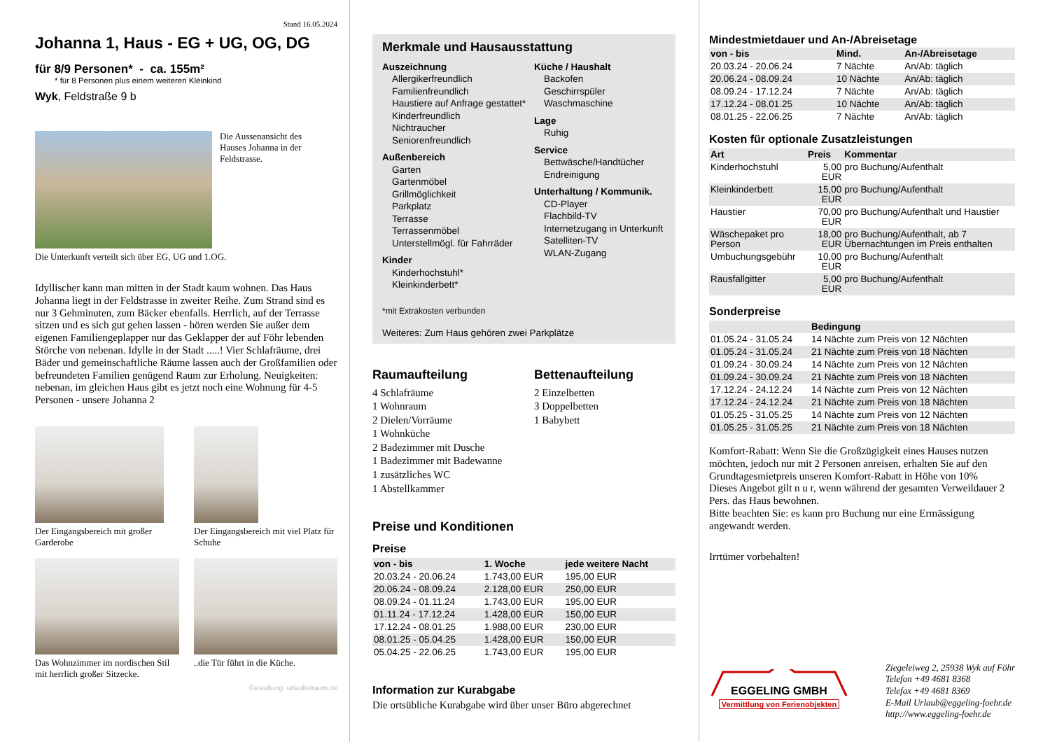Stand 16.05.2024
Johanna 1, Haus - EG + UG, OG, DG
für 8/9 Personen* - ca. 155m²
* für 8 Personen plus einem weiteren Kleinkind
Wyk, Feldstraße 9 b
Die Aussenansicht des Hauses Johanna in der Feldstrasse.
Die Unterkunft verteilt sich über EG, UG und 1.OG.
Idyllischer kann man mitten in der Stadt kaum wohnen. Das Haus Johanna liegt in der Feldstrasse in zweiter Reihe. Zum Strand sind es nur 3 Gehminuten, zum Bäcker ebenfalls. Herrlich, auf der Terrasse sitzen und es sich gut gehen lassen - hören werden Sie außer dem eigenen Familiengeplapper nur das Geklapper der auf Föhr lebenden Störche von nebenan. Idylle in der Stadt .....! Vier Schlafräume, drei Bäder und gemeinschaftliche Räume lassen auch der Großfamilien oder befreundeten Familien genügend Raum zur Erholung. Neuigkeiten: nebenan, im gleichen Haus gibt es jetzt noch eine Wohnung für 4-5 Personen - unsere Johanna 2
Der Eingangsbereich mit großer Garderobe
Der Eingangsbereich mit viel Platz für Schuhe
Das Wohnzimmer im nordischen Stil mit herrlich großer Sitzecke.
..die Tür führt in die Küche.
Gestaltung: urlaubstraum.de
Merkmale und Hausausstattung
Auszeichnung
Allergikerfreundlich
Familienfreundlich
Haustiere auf Anfrage gestattet*
Kinderfreundlich
Nichtraucher
Seniorenfreundlich
Außenbereich
Garten
Gartenmöbel
Grillmöglichkeit
Parkplatz
Terrasse
Terrassenmöbel
Unterstellmögl. für Fahrräder
Kinder
Kinderhochstuhl*
Kleinkinderbett*
Küche / Haushalt
Backofen
Geschirrspüler
Waschmaschine
Lage
Ruhig
Service
Bettwäsche/Handtücher
Endreinigung
Unterhaltung / Kommunik.
CD-Player
Flachbild-TV
Internetzugang in Unterkunft
Satelliten-TV
WLAN-Zugang
*mit Extrakosten verbunden
Weiteres: Zum Haus gehören zwei Parkplätze
Raumaufteilung
4 Schlafräume
1 Wohnraum
2 Dielen/Vorräume
1 Wohnküche
2 Badezimmer mit Dusche
1 Badezimmer mit Badewanne
1 zusätzliches WC
1 Abstellkammer
Bettenaufteilung
2 Einzelbetten
3 Doppelbetten
1 Babybett
Preise und Konditionen
Preise
| von - bis | 1. Woche | jede weitere Nacht |
| --- | --- | --- |
| 20.03.24 - 20.06.24 | 1.743,00 EUR | 195,00 EUR |
| 20.06.24 - 08.09.24 | 2.128,00 EUR | 250,00 EUR |
| 08.09.24 - 01.11.24 | 1.743,00 EUR | 195,00 EUR |
| 01.11.24 - 17.12.24 | 1.428,00 EUR | 150,00 EUR |
| 17.12.24 - 08.01.25 | 1.988,00 EUR | 230,00 EUR |
| 08.01.25 - 05.04.25 | 1.428,00 EUR | 150,00 EUR |
| 05.04.25 - 22.06.25 | 1.743,00 EUR | 195,00 EUR |
Information zur Kurabgabe
Die ortsübliche Kurabgabe wird über unser Büro abgerechnet
Mindestmietdauer und An-/Abreisetage
| von - bis | Mind. | An-/Abreisetage |
| --- | --- | --- |
| 20.03.24 - 20.06.24 | 7 Nächte | An/Ab: täglich |
| 20.06.24 - 08.09.24 | 10 Nächte | An/Ab: täglich |
| 08.09.24 - 17.12.24 | 7 Nächte | An/Ab: täglich |
| 17.12.24 - 08.01.25 | 10 Nächte | An/Ab: täglich |
| 08.01.25 - 22.06.25 | 7 Nächte | An/Ab: täglich |
Kosten für optionale Zusatzleistungen
| Art | Preis | Kommentar |
| --- | --- | --- |
| Kinderhochstuhl | 5,00 EUR | pro Buchung/Aufenthalt |
| Kleinkinderbett | 15,00 EUR | pro Buchung/Aufenthalt |
| Haustier | 70,00 EUR | pro Buchung/Aufenthalt und Haustier |
| Wäschepaket pro Person | 18,00 EUR | pro Buchung/Aufenthalt, ab 7 Übernachtungen im Preis enthalten |
| Umbuchungsgebühr | 10,00 EUR | pro Buchung/Aufenthalt |
| Rausfallgitter | 5,00 EUR | pro Buchung/Aufenthalt |
Sonderpreise
| | Bedingung |
| --- | --- |
| 01.05.24 - 31.05.24 | 14 Nächte zum Preis von 12 Nächten |
| 01.05.24 - 31.05.24 | 21 Nächte zum Preis von 18 Nächten |
| 01.09.24 - 30.09.24 | 14 Nächte zum Preis von 12 Nächten |
| 01.09.24 - 30.09.24 | 21 Nächte zum Preis von 18 Nächten |
| 17.12.24 - 24.12.24 | 14 Nächte zum Preis von 12 Nächten |
| 17.12.24 - 24.12.24 | 21 Nächte zum Preis von 18 Nächten |
| 01.05.25 - 31.05.25 | 14 Nächte zum Preis von 12 Nächten |
| 01.05.25 - 31.05.25 | 21 Nächte zum Preis von 18 Nächten |
Komfort-Rabatt: Wenn Sie die Großzügigkeit eines Hauses nutzen möchten, jedoch nur mit 2 Personen anreisen, erhalten Sie auf den Grundtagesmietpreis unseren Komfort-Rabatt in Höhe von 10%
Dieses Angebot gilt n u r, wenn während der gesamten Verweildauer 2 Pers. das Haus bewohnen.
Bitte beachten Sie: es kann pro Buchung nur eine Ermässigung angewandt werden.
Irrtümer vorbehalten!
EGGELING GMBH
Vermittlung von Ferienobjekten
Ziegeleiweg 2, 25938 Wyk auf Föhr
Telefon +49 4681 8368
Telefax +49 4681 8369
E-Mail Urlaub@eggeling-foehr.de
http://www.eggeling-foehr.de